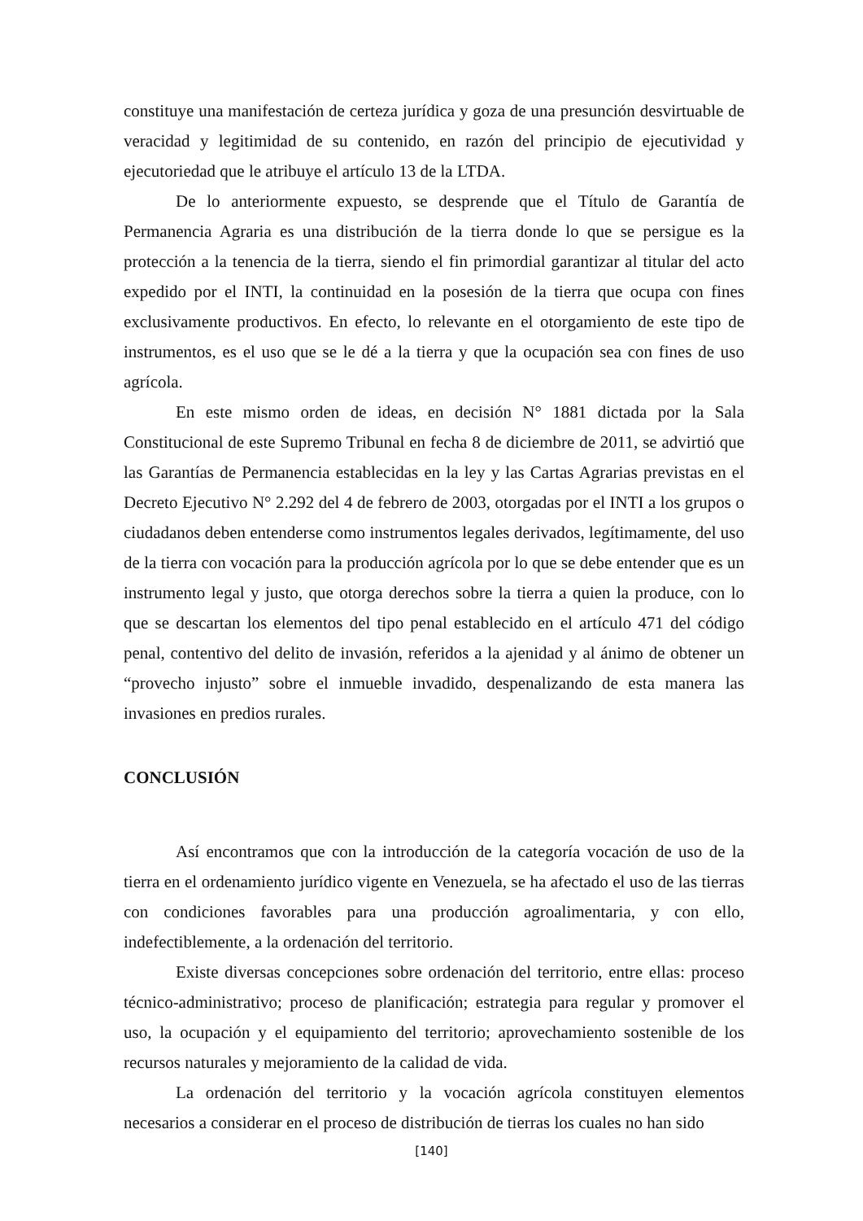constituye una manifestación de certeza jurídica y goza de una presunción desvirtuable de veracidad y legitimidad de su contenido, en razón del principio de ejecutividad y ejecutoriedad que le atribuye el artículo 13 de la LTDA.
De lo anteriormente expuesto, se desprende que el Título de Garantía de Permanencia Agraria es una distribución de la tierra donde lo que se persigue es la protección a la tenencia de la tierra, siendo el fin primordial garantizar al titular del acto expedido por el INTI, la continuidad en la posesión de la tierra que ocupa con fines exclusivamente productivos. En efecto, lo relevante en el otorgamiento de este tipo de instrumentos, es el uso que se le dé a la tierra y que la ocupación sea con fines de uso agrícola.
En este mismo orden de ideas, en decisión N° 1881 dictada por la Sala Constitucional de este Supremo Tribunal en fecha 8 de diciembre de 2011, se advirtió que las Garantías de Permanencia establecidas en la ley y las Cartas Agrarias previstas en el Decreto Ejecutivo N° 2.292 del 4 de febrero de 2003, otorgadas por el INTI a los grupos o ciudadanos deben entenderse como instrumentos legales derivados, legítimamente, del uso de la tierra con vocación para la producción agrícola por lo que se debe entender que es un instrumento legal y justo, que otorga derechos sobre la tierra a quien la produce, con lo que se descartan los elementos del tipo penal establecido en el artículo 471 del código penal, contentivo del delito de invasión, referidos a la ajenidad y al ánimo de obtener un “provecho injusto” sobre el inmueble invadido, despenalizando de esta manera las invasiones en predios rurales.
CONCLUSIÓN
Así encontramos que con la introducción de la categoría vocación de uso de la tierra en el ordenamiento jurídico vigente en Venezuela, se ha afectado el uso de las tierras con condiciones favorables para una producción agroalimentaria, y con ello, indefectiblemente, a la ordenación del territorio.
Existe diversas concepciones sobre ordenación del territorio, entre ellas: proceso técnico-administrativo; proceso de planificación; estrategia para regular y promover el uso, la ocupación y el equipamiento del territorio; aprovechamiento sostenible de los recursos naturales y mejoramiento de la calidad de vida.
La ordenación del territorio y la vocación agrícola constituyen elementos necesarios a considerar en el proceso de distribución de tierras los cuales no han sido
[140]